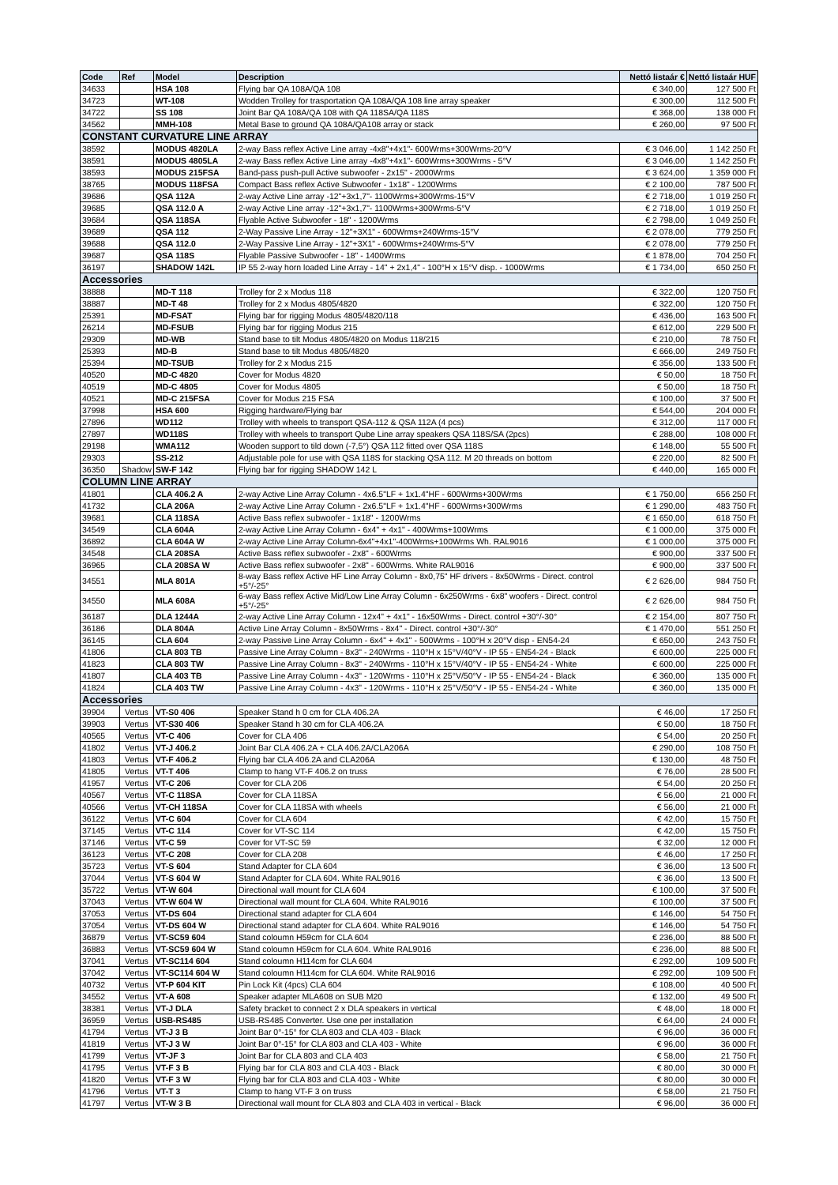| Code | Ref | Model | Description | Nettó listaár € | Nettó listaár HUF |
| --- | --- | --- | --- | --- | --- |
| 34633 | | HSA 108 | Flying bar QA 108A/QA 108 | € 340,00 | 127 500 Ft |
| 34723 | | WT-108 | Wodden Trolley for trasportation QA 108A/QA 108 line array speaker | € 300,00 | 112 500 Ft |
| 34722 | | SS 108 | Joint Bar QA 108A/QA 108 with QA 118SA/QA 118S | € 368,00 | 138 000 Ft |
| 34562 | | MMH-108 | Metal Base to ground QA 108A/QA108 array or stack | € 260,00 | 97 500 Ft |
| CONSTANT CURVATURE LINE ARRAY | | | | | |
| 38592 | | MODUS 4820LA | 2-way Bass reflex Active Line array -4x8"+4x1"- 600Wrms+300Wrms-20°V | € 3 046,00 | 1 142 250 Ft |
| 38591 | | MODUS 4805LA | 2-way Bass reflex Active Line array -4x8"+4x1"- 600Wrms+300Wrms - 5°V | € 3 046,00 | 1 142 250 Ft |
| 38593 | | MODUS 215FSA | Band-pass push-pull Active subwoofer - 2x15" - 2000Wrms | € 3 624,00 | 1 359 000 Ft |
| 38765 | | MODUS 118FSA | Compact Bass reflex Active Subwoofer - 1x18" - 1200Wrms | € 2 100,00 | 787 500 Ft |
| 39686 | | QSA 112A | 2-way Active Line array -12"+3x1,7"- 1100Wrms+300Wrms-15°V | € 2 718,00 | 1 019 250 Ft |
| 39685 | | QSA 112.0 A | 2-way Active Line array -12"+3x1,7"- 1100Wrms+300Wrms-5°V | € 2 718,00 | 1 019 250 Ft |
| 39684 | | QSA 118SA | Flyable Active Subwoofer - 18" - 1200Wrms | € 2 798,00 | 1 049 250 Ft |
| 39689 | | QSA 112 | 2-Way Passive Line Array - 12"+3X1" - 600Wrms+240Wrms-15°V | € 2 078,00 | 779 250 Ft |
| 39688 | | QSA 112.0 | 2-Way Passive Line Array - 12"+3X1" - 600Wrms+240Wrms-5°V | € 2 078,00 | 779 250 Ft |
| 39687 | | QSA 118S | Flyable Passive Subwoofer - 18" - 1400Wrms | € 1 878,00 | 704 250 Ft |
| 36197 | | SHADOW 142L | IP 55 2-way horn loaded Line Array - 14" + 2x1,4" - 100°H x 15°V disp. - 1000Wrms | € 1 734,00 | 650 250 Ft |
| Accessories | | | | | |
| 38888 | | MD-T 118 | Trolley for 2 x Modus 118 | € 322,00 | 120 750 Ft |
| 38887 | | MD-T 48 | Trolley for 2 x Modus 4805/4820 | € 322,00 | 120 750 Ft |
| 25391 | | MD-FSAT | Flying bar for rigging Modus 4805/4820/118 | € 436,00 | 163 500 Ft |
| 26214 | | MD-FSUB | Flying bar for rigging Modus 215 | € 612,00 | 229 500 Ft |
| 29309 | | MD-WB | Stand base to tilt Modus 4805/4820 on Modus 118/215 | € 210,00 | 78 750 Ft |
| 25393 | | MD-B | Stand base to tilt Modus 4805/4820 | € 666,00 | 249 750 Ft |
| 25394 | | MD-TSUB | Trolley for 2 x Modus 215 | € 356,00 | 133 500 Ft |
| 40520 | | MD-C 4820 | Cover for Modus 4820 | € 50,00 | 18 750 Ft |
| 40519 | | MD-C 4805 | Cover for Modus 4805 | € 50,00 | 18 750 Ft |
| 40521 | | MD-C 215FSA | Cover for Modus 215 FSA | € 100,00 | 37 500 Ft |
| 37998 | | HSA 600 | Rigging hardware/Flying bar | € 544,00 | 204 000 Ft |
| 27896 | | WD112 | Trolley with wheels to transport QSA-112 & QSA 112A (4 pcs) | € 312,00 | 117 000 Ft |
| 27897 | | WD118S | Trolley with wheels to transport Qube Line array speakers QSA 118S/SA (2pcs) | € 288,00 | 108 000 Ft |
| 29198 | | WMA112 | Wooden support to tild down (-7,5°) QSA 112 fitted over QSA 118S | € 148,00 | 55 500 Ft |
| 29303 | | SS-212 | Adjustable pole for use with QSA 118S for stacking QSA 112. M 20 threads on bottom | € 220,00 | 82 500 Ft |
| 36350 | Shadow | SW-F 142 | Flying bar for rigging SHADOW 142 L | € 440,00 | 165 000 Ft |
| COLUMN LINE ARRAY | | | | | |
| 41801 | | CLA 406.2 A | 2-way Active Line Array Column - 4x6.5"LF + 1x1.4"HF - 600Wrms+300Wrms | € 1 750,00 | 656 250 Ft |
| 41732 | | CLA 206A | 2-way Active Line Array Column - 2x6.5"LF + 1x1.4"HF - 600Wrms+300Wrms | € 1 290,00 | 483 750 Ft |
| 39681 | | CLA 118SA | Active Bass reflex subwoofer - 1x18" - 1200Wrms | € 1 650,00 | 618 750 Ft |
| 34549 | | CLA 604A | 2-way Active Line Array Column - 6x4" + 4x1" - 400Wrms+100Wrms | € 1 000,00 | 375 000 Ft |
| 36892 | | CLA 604A W | 2-way Active Line Array Column-6x4"+4x1"-400Wrms+100Wrms Wh. RAL9016 | € 1 000,00 | 375 000 Ft |
| 34548 | | CLA 208SA | Active Bass reflex subwoofer - 2x8" - 600Wrms | € 900,00 | 337 500 Ft |
| 36965 | | CLA 208SA W | Active Bass reflex subwoofer - 2x8" - 600Wrms. White RAL9016 | € 900,00 | 337 500 Ft |
| 34551 | | MLA 801A | 8-way Bass reflex Active HF Line Array Column - 8x0,75" HF drivers - 8x50Wrms - Direct. control +5°/-25° | € 2 626,00 | 984 750 Ft |
| 34550 | | MLA 608A | 6-way Bass reflex Active Mid/Low Line Array Column - 6x250Wrms - 6x8" woofers - Direct. control +5°/-25° | € 2 626,00 | 984 750 Ft |
| 36187 | | DLA 1244A | 2-way Active Line Array Column - 12x4" + 4x1" - 16x50Wrms - Direct. control +30°/-30° | € 2 154,00 | 807 750 Ft |
| 36186 | | DLA 804A | Active Line Array Column - 8x50Wrms - 8x4" - Direct. control +30°/-30° | € 1 470,00 | 551 250 Ft |
| 36145 | | CLA 604 | 2-way Passive Line Array Column - 6x4" + 4x1" - 500Wrms - 100°H x 20°V disp - EN54-24 | € 650,00 | 243 750 Ft |
| 41806 | | CLA 803 TB | Passive Line Array Column - 8x3" - 240Wrms - 110°H x 15°V/40°V - IP 55 - EN54-24 - Black | € 600,00 | 225 000 Ft |
| 41823 | | CLA 803 TW | Passive Line Array Column - 8x3" - 240Wrms - 110°H x 15°V/40°V - IP 55 - EN54-24 - White | € 600,00 | 225 000 Ft |
| 41807 | | CLA 403 TB | Passive Line Array Column - 4x3" - 120Wrms - 110°H x 25°V/50°V - IP 55 - EN54-24 - Black | € 360,00 | 135 000 Ft |
| 41824 | | CLA 403 TW | Passive Line Array Column - 4x3" - 120Wrms - 110°H x 25°V/50°V - IP 55 - EN54-24 - White | € 360,00 | 135 000 Ft |
| Accessories | | | | | |
| 39904 | Vertus | VT-S0 406 | Speaker Stand h 0 cm for CLA 406.2A | € 46,00 | 17 250 Ft |
| 39903 | Vertus | VT-S30 406 | Speaker Stand h 30 cm for CLA 406.2A | € 50,00 | 18 750 Ft |
| 40565 | Vertus | VT-C 406 | Cover for CLA 406 | € 54,00 | 20 250 Ft |
| 41802 | Vertus | VT-J 406.2 | Joint Bar CLA 406.2A + CLA 406.2A/CLA206A | € 290,00 | 108 750 Ft |
| 41803 | Vertus | VT-F 406.2 | Flying bar CLA 406.2A and CLA206A | € 130,00 | 48 750 Ft |
| 41805 | Vertus | VT-T 406 | Clamp to hang VT-F 406.2 on truss | € 76,00 | 28 500 Ft |
| 41957 | Vertus | VT-C 206 | Cover for CLA 206 | € 54,00 | 20 250 Ft |
| 40567 | Vertus | VT-C 118SA | Cover for CLA 118SA | € 56,00 | 21 000 Ft |
| 40566 | Vertus | VT-CH 118SA | Cover for CLA 118SA with wheels | € 56,00 | 21 000 Ft |
| 36122 | Vertus | VT-C 604 | Cover for CLA 604 | € 42,00 | 15 750 Ft |
| 37145 | Vertus | VT-C 114 | Cover for VT-SC 114 | € 42,00 | 15 750 Ft |
| 37146 | Vertus | VT-C 59 | Cover for VT-SC 59 | € 32,00 | 12 000 Ft |
| 36123 | Vertus | VT-C 208 | Cover for CLA 208 | € 46,00 | 17 250 Ft |
| 35723 | Vertus | VT-S 604 | Stand Adapter for CLA 604 | € 36,00 | 13 500 Ft |
| 37044 | Vertus | VT-S 604 W | Stand Adapter for CLA 604. White RAL9016 | € 36,00 | 13 500 Ft |
| 35722 | Vertus | VT-W 604 | Directional wall mount for CLA 604 | € 100,00 | 37 500 Ft |
| 37043 | Vertus | VT-W 604 W | Directional wall mount for CLA 604. White RAL9016 | € 100,00 | 37 500 Ft |
| 37053 | Vertus | VT-DS 604 | Directional stand adapter for CLA 604 | € 146,00 | 54 750 Ft |
| 37054 | Vertus | VT-DS 604 W | Directional stand adapter for CLA 604. White RAL9016 | € 146,00 | 54 750 Ft |
| 36879 | Vertus | VT-SC59 604 | Stand coloumn H59cm for CLA 604 | € 236,00 | 88 500 Ft |
| 36883 | Vertus | VT-SC59 604 W | Stand coloumn H59cm for CLA 604. White RAL9016 | € 236,00 | 88 500 Ft |
| 37041 | Vertus | VT-SC114 604 | Stand coloumn H114cm for CLA 604 | € 292,00 | 109 500 Ft |
| 37042 | Vertus | VT-SC114 604 W | Stand coloumn H114cm for CLA 604. White RAL9016 | € 292,00 | 109 500 Ft |
| 40732 | Vertus | VT-P 604 KIT | Pin Lock Kit (4pcs) CLA 604 | € 108,00 | 40 500 Ft |
| 34552 | Vertus | VT-A 608 | Speaker adapter MLA608 on SUB M20 | € 132,00 | 49 500 Ft |
| 38381 | Vertus | VT-J DLA | Safety bracket to connect 2 x DLA speakers in vertical | € 48,00 | 18 000 Ft |
| 36959 | Vertus | USB-RS485 | USB-RS485 Converter. Use one per installation | € 64,00 | 24 000 Ft |
| 41794 | Vertus | VT-J 3 B | Joint Bar 0°-15° for CLA 803 and CLA 403 - Black | € 96,00 | 36 000 Ft |
| 41819 | Vertus | VT-J 3 W | Joint Bar 0°-15° for CLA 803 and CLA 403 - White | € 96,00 | 36 000 Ft |
| 41799 | Vertus | VT-JF 3 | Joint Bar for CLA 803 and CLA 403 | € 58,00 | 21 750 Ft |
| 41795 | Vertus | VT-F 3 B | Flying bar for CLA 803 and CLA 403 - Black | € 80,00 | 30 000 Ft |
| 41820 | Vertus | VT-F 3 W | Flying bar for CLA 803 and CLA 403 - White | € 80,00 | 30 000 Ft |
| 41796 | Vertus | VT-T 3 | Clamp to hang VT-F 3 on truss | € 58,00 | 21 750 Ft |
| 41797 | Vertus | VT-W 3 B | Directional wall mount for CLA 803 and CLA 403 in vertical - Black | € 96,00 | 36 000 Ft |